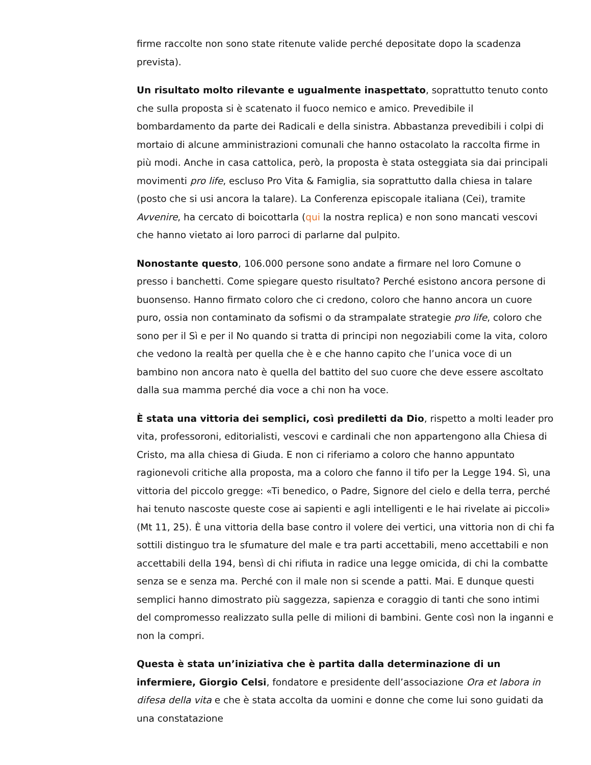firme raccolte non sono state ritenute valide perché depositate dopo la scadenza prevista).
Un risultato molto rilevante e ugualmente inaspettato, soprattutto tenuto conto che sulla proposta si è scatenato il fuoco nemico e amico. Prevedibile il bombardamento da parte dei Radicali e della sinistra. Abbastanza prevedibili i colpi di mortaio di alcune amministrazioni comunali che hanno ostacolato la raccolta firme in più modi. Anche in casa cattolica, però, la proposta è stata osteggiata sia dai principali movimenti pro life, escluso Pro Vita & Famiglia, sia soprattutto dalla chiesa in talare (posto che si usi ancora la talare). La Conferenza episcopale italiana (Cei), tramite Avvenire, ha cercato di boicottarla (qui la nostra replica) e non sono mancati vescovi che hanno vietato ai loro parroci di parlarne dal pulpito.
Nonostante questo, 106.000 persone sono andate a firmare nel loro Comune o presso i banchetti. Come spiegare questo risultato? Perché esistono ancora persone di buonsenso. Hanno firmato coloro che ci credono, coloro che hanno ancora un cuore puro, ossia non contaminato da sofismi o da strampalate strategie pro life, coloro che sono per il Sì e per il No quando si tratta di principi non negoziabili come la vita, coloro che vedono la realtà per quella che è e che hanno capito che l’unica voce di un bambino non ancora nato è quella del battito del suo cuore che deve essere ascoltato dalla sua mamma perché dia voce a chi non ha voce.
È stata una vittoria dei semplici, così prediletti da Dio, rispetto a molti leader pro vita, professoroni, editorialisti, vescovi e cardinali che non appartengono alla Chiesa di Cristo, ma alla chiesa di Giuda. E non ci riferiamo a coloro che hanno appuntato ragionevoli critiche alla proposta, ma a coloro che fanno il tifo per la Legge 194. Sì, una vittoria del piccolo gregge: «Ti benedico, o Padre, Signore del cielo e della terra, perché hai tenuto nascoste queste cose ai sapienti e agli intelligenti e le hai rivelate ai piccoli» (Mt 11, 25). È una vittoria della base contro il volere dei vertici, una vittoria non di chi fa sottili distinguo tra le sfumature del male e tra parti accettabili, meno accettabili e non accettabili della 194, bensì di chi rifiuta in radice una legge omicida, di chi la combatte senza se e senza ma. Perché con il male non si scende a patti. Mai. E dunque questi semplici hanno dimostrato più saggezza, sapienza e coraggio di tanti che sono intimi del compromesso realizzato sulla pelle di milioni di bambini. Gente così non la inganni e non la compri.
Questa è stata un’iniziativa che è partita dalla determinazione di un infermiere, Giorgio Celsi, fondatore e presidente dell’associazione Ora et labora in difesa della vita e che è stata accolta da uomini e donne che come lui sono guidati da una constatazione